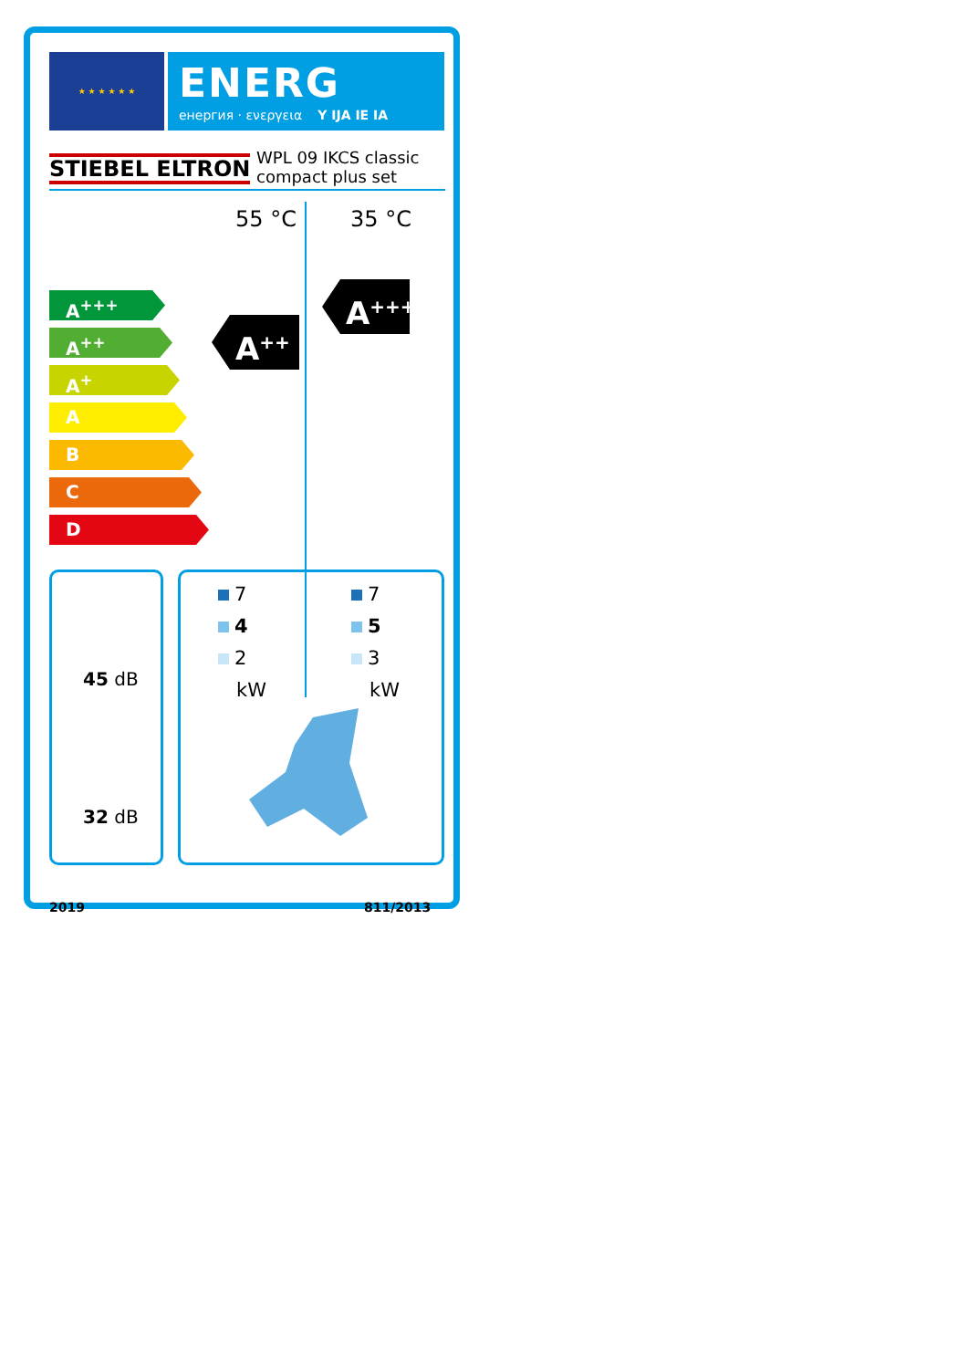★ ★ ★ ★ ★ ★
ENERG
енергия · ενεργεια Y IJA IE IA
STIEBEL ELTRON
WPL 09 IKCS classic
compact plus set
55 °C 35 °C
A<sup>+++</sup>
A<sup>++</sup>
A<sup>+</sup>
A
B
C
D
A<sup>++</sup>
A<sup>+++</sup>
45 dB
32 dB
7
4
2
kW
7
5
3
kW
2019 811/2013